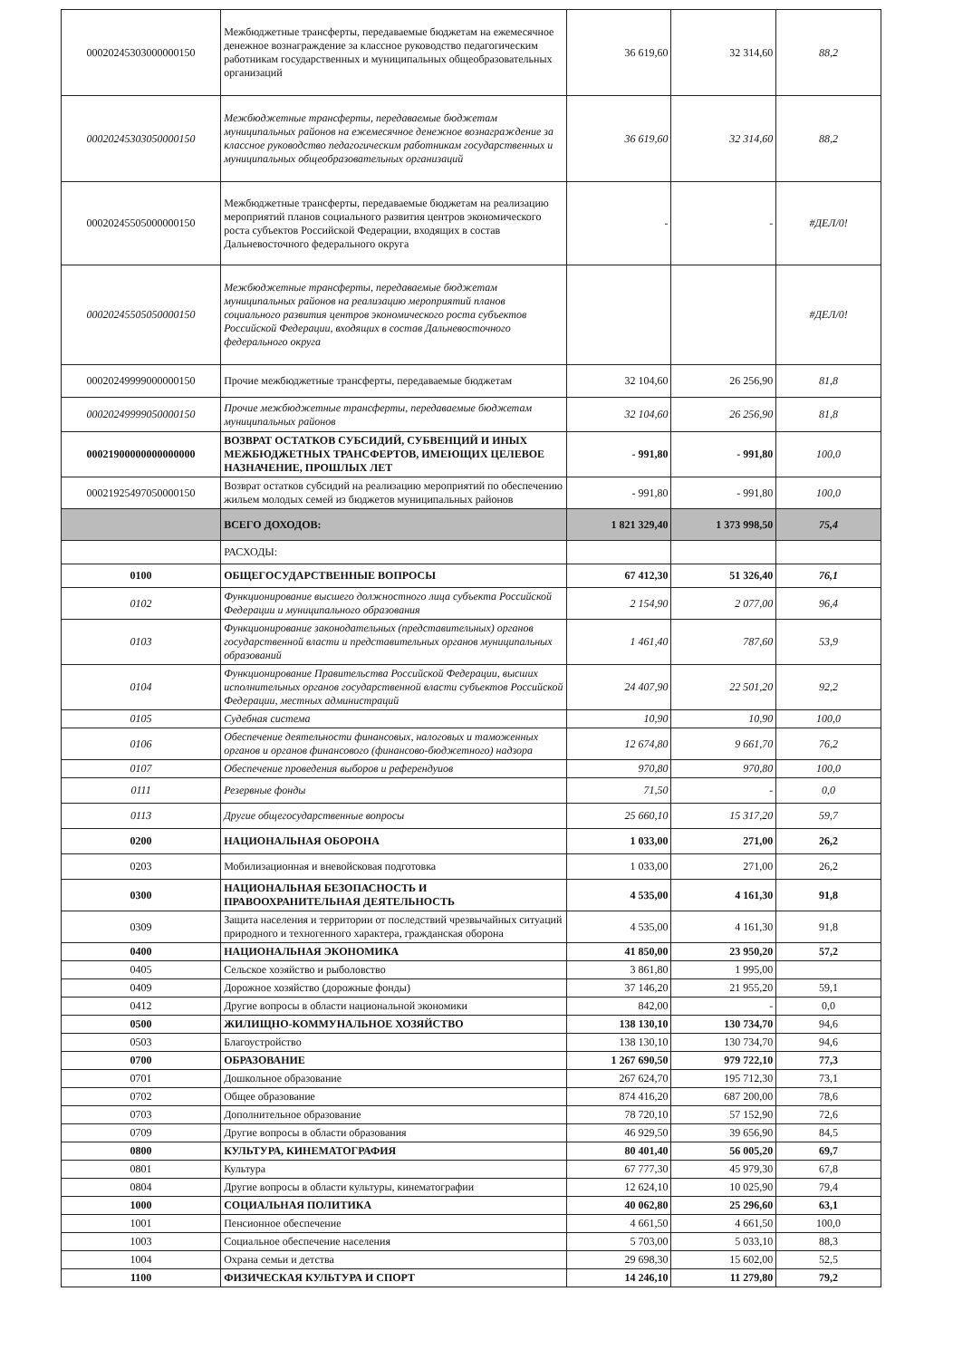| 00020245303000000150 | Межбюджетные трансферты, передаваемые бюджетам на ежемесячное денежное вознаграждение за классное руководство педагогическим работникам государственных и муниципальных общеобразовательных организаций | 36 619,60 | 32 314,60 | 88,2 |
| 00020245303050000150 | Межбюджетные трансферты, передаваемые бюджетам муниципальных районов на ежемесячное денежное вознаграждение за классное руководство педагогическим работникам государственных и муниципальных общеобразовательных организаций | 36 619,60 | 32 314,60 | 88,2 |
| 00020245505000000150 | Межбюджетные трансферты, передаваемые бюджетам на реализацию мероприятий планов социального развития центров экономического роста субъектов Российской Федерации, входящих в состав Дальневосточного федерального округа | - | - | #ДЕЛ/0! |
| 00020245505050000150 | Межбюджетные трансферты, передаваемые бюджетам муниципальных районов на реализацию мероприятий планов социального развития центров экономического роста субъектов Российской Федерации, входящих в состав Дальневосточного федерального округа | | | #ДЕЛ/0! |
| 00020249999000000150 | Прочие межбюджетные трансферты, передаваемые бюджетам | 32 104,60 | 26 256,90 | 81,8 |
| 00020249999050000150 | Прочие межбюджетные трансферты, передаваемые бюджетам муниципальных районов | 32 104,60 | 26 256,90 | 81,8 |
| 00021900000000000000 | ВОЗВРАТ ОСТАТКОВ СУБСИДИЙ, СУБВЕНЦИЙ И ИНЫХ МЕЖБЮДЖЕТНЫХ ТРАНСФЕРТОВ, ИМЕЮЩИХ ЦЕЛЕВОЕ НАЗНАЧЕНИЕ, ПРОШЛЫХ ЛЕТ | - 991,80 | - 991,80 | 100,0 |
| 00021925497050000150 | Возврат остатков субсидий на реализацию мероприятий по обеспечению жильем молодых семей из бюджетов муниципальных районов | - 991,80 | - 991,80 | 100,0 |
| | ВСЕГО ДОХОДОВ: | 1 821 329,40 | 1 373 998,50 | 75,4 |
| | РАСХОДЫ: | | | |
| 0100 | ОБЩЕГОСУДАРСТВЕННЫЕ ВОПРОСЫ | 67 412,30 | 51 326,40 | 76,1 |
| 0102 | Функционирование высшего должностного лица субъекта Российской Федерации и муниципального образования | 2 154,90 | 2 077,00 | 96,4 |
| 0103 | Функционирование законодательных (представительных) органов государственной власти и представительных органов муниципальных образований | 1 461,40 | 787,60 | 53,9 |
| 0104 | Функционирование Правительства Российской Федерации, высших исполнительных органов государственной власти субъектов Российской Федерации, местных администраций | 24 407,90 | 22 501,20 | 92,2 |
| 0105 | Судебная система | 10,90 | 10,90 | 100,0 |
| 0106 | Обеспечение деятельности финансовых, налоговых и таможенных органов и органов финансового (финансово-бюджетного) надзора | 12 674,80 | 9 661,70 | 76,2 |
| 0107 | Обеспечение проведения выборов и референдуиов | 970,80 | 970,80 | 100,0 |
| 0111 | Резервные фонды | 71,50 | - | 0,0 |
| 0113 | Другие общегосударственные вопросы | 25 660,10 | 15 317,20 | 59,7 |
| 0200 | НАЦИОНАЛЬНАЯ ОБОРОНА | 1 033,00 | 271,00 | 26,2 |
| 0203 | Мобилизационная и вневойсковая подготовка | 1 033,00 | 271,00 | 26,2 |
| 0300 | НАЦИОНАЛЬНАЯ БЕЗОПАСНОСТЬ И ПРАВООХРАНИТЕЛЬНАЯ ДЕЯТЕЛЬНОСТЬ | 4 535,00 | 4 161,30 | 91,8 |
| 0309 | Защита населения и территории от последствий чрезвычайных ситуаций природного и техногенного характера, гражданская оборона | 4 535,00 | 4 161,30 | 91,8 |
| 0400 | НАЦИОНАЛЬНАЯ ЭКОНОМИКА | 41 850,00 | 23 950,20 | 57,2 |
| 0405 | Сельское хозяйство и рыболовство | 3 861,80 | 1 995,00 | |
| 0409 | Дорожное хозяйство (дорожные фонды) | 37 146,20 | 21 955,20 | 59,1 |
| 0412 | Другие вопросы в области национальной экономики | 842,00 | - | 0,0 |
| 0500 | ЖИЛИЩНО-КОММУНАЛЬНОЕ ХОЗЯЙСТВО | 138 130,10 | 130 734,70 | 94,6 |
| 0503 | Благоустройство | 138 130,10 | 130 734,70 | 94,6 |
| 0700 | ОБРАЗОВАНИЕ | 1 267 690,50 | 979 722,10 | 77,3 |
| 0701 | Дошкольное образование | 267 624,70 | 195 712,30 | 73,1 |
| 0702 | Общее образование | 874 416,20 | 687 200,00 | 78,6 |
| 0703 | Дополнительное образование | 78 720,10 | 57 152,90 | 72,6 |
| 0709 | Другие вопросы в области образования | 46 929,50 | 39 656,90 | 84,5 |
| 0800 | КУЛЬТУРА, КИНЕМАТОГРАФИЯ | 80 401,40 | 56 005,20 | 69,7 |
| 0801 | Культура | 67 777,30 | 45 979,30 | 67,8 |
| 0804 | Другие вопросы в области культуры, кинематографии | 12 624,10 | 10 025,90 | 79,4 |
| 1000 | СОЦИАЛЬНАЯ ПОЛИТИКА | 40 062,80 | 25 296,60 | 63,1 |
| 1001 | Пенсионное обеспечение | 4 661,50 | 4 661,50 | 100,0 |
| 1003 | Социальное обеспечение населения | 5 703,00 | 5 033,10 | 88,3 |
| 1004 | Охрана семьи и детства | 29 698,30 | 15 602,00 | 52,5 |
| 1100 | ФИЗИЧЕСКАЯ КУЛЬТУРА И СПОРТ | 14 246,10 | 11 279,80 | 79,2 |